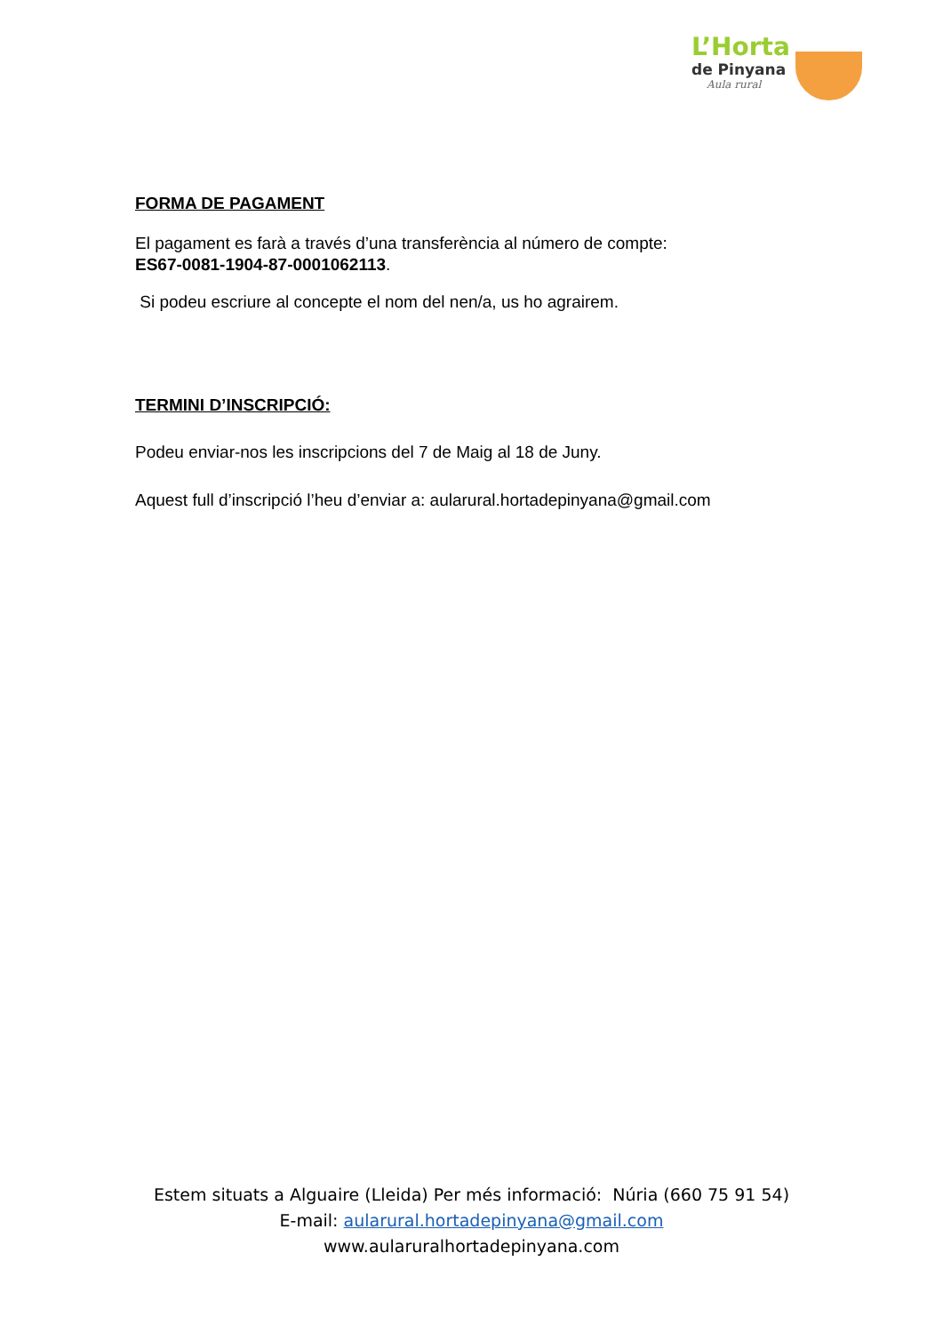L’Horta
de Pinyana
Aula rural
FORMA DE PAGAMENT
El pagament es farà a través d’una transferència al número de compte:
ES67-0081-1904-87-0001062113.
Si podeu escriure al concepte el nom del nen/a, us ho agrairem.
TERMINI D’INSCRIPCIÓ:
Podeu enviar-nos les inscripcions del 7 de Maig al 18 de Juny.
Aquest full d’inscripció l’heu d’enviar a: aularural.hortadepinyana@gmail.com
Estem situats a Alguaire (Lleida) Per més informació: Núria (660 75 91 54)
E-mail: aularural.hortadepinyana@gmail.com
www.aularuralhortadepinyana.com